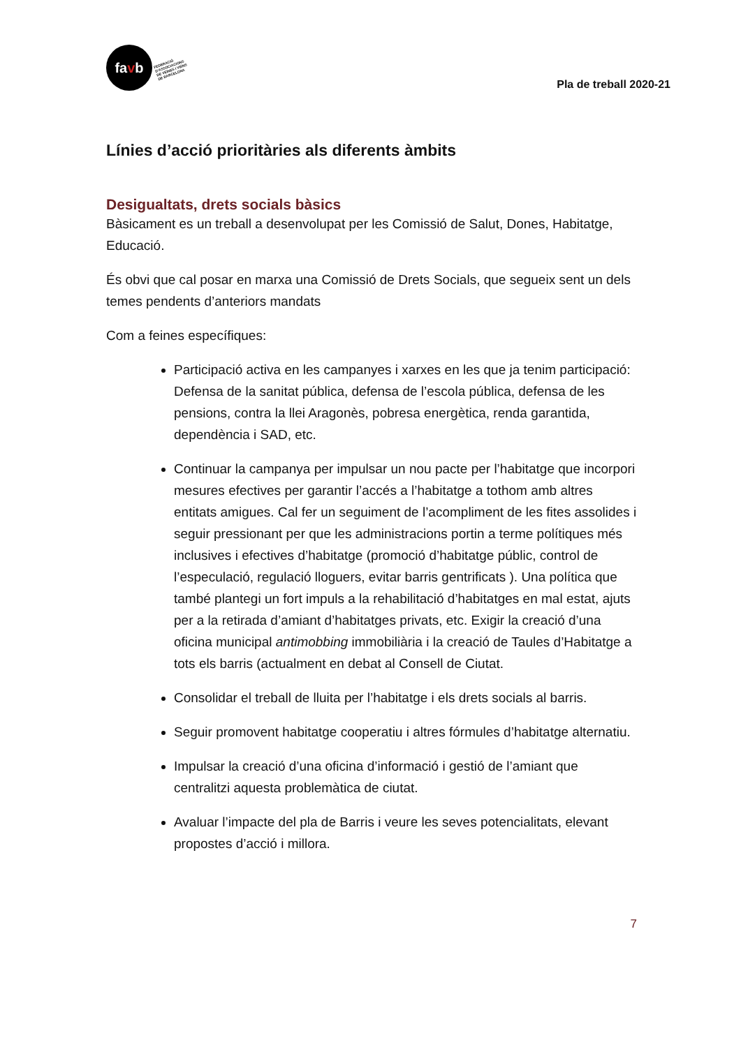fa v b
FEDERACIÓ
D'ASSOCIACIONS
DE VEÏNES I VEÏNS
DE BARCELONA
Pla de treball 2020-21
Línies d’acció prioritàries als diferents àmbits
Desigualtats, drets socials bàsics
Bàsicament es un treball a desenvolupat per les Comissió de Salut, Dones, Habitatge, Educació.
És obvi que cal posar en marxa una Comissió de Drets Socials, que segueix sent un dels temes pendents d’anteriors mandats
Com a feines específiques:
Participació activa en les campanyes i xarxes en les que ja tenim participació: Defensa de la sanitat pública, defensa de l’escola pública, defensa de les pensions, contra la llei Aragonès, pobresa energètica, renda garantida, dependència i SAD, etc.
Continuar la campanya per impulsar un nou pacte per l’habitatge que incorpori mesures efectives per garantir l’accés a l’habitatge a tothom amb altres entitats amigues. Cal fer un seguiment de l’acompliment de les fites assolides i seguir pressionant per que les administracions portin a terme polítiques més inclusives i efectives d’habitatge (promoció d’habitatge públic, control de l’especulació, regulació lloguers, evitar barris gentrificats ). Una política que també plantegi un fort impuls a la rehabilitació d’habitatges en mal estat, ajuts per a la retirada d’amiant d’habitatges privats, etc. Exigir la creació d’una oficina municipal antimobbing immobiliària i la creació de Taules d’Habitatge a tots els barris (actualment en debat al Consell de Ciutat.
Consolidar el treball de lluita per l’habitatge i els drets socials al barris.
Seguir promovent habitatge cooperatiu i altres fórmules d’habitatge alternatiu.
Impulsar la creació d’una oficina d’informació i gestió de l’amiant que centralitzi aquesta problemàtica de ciutat.
Avaluar l’impacte del pla de Barris i veure les seves potencialitats, elevant propostes d’acció i millora.
7